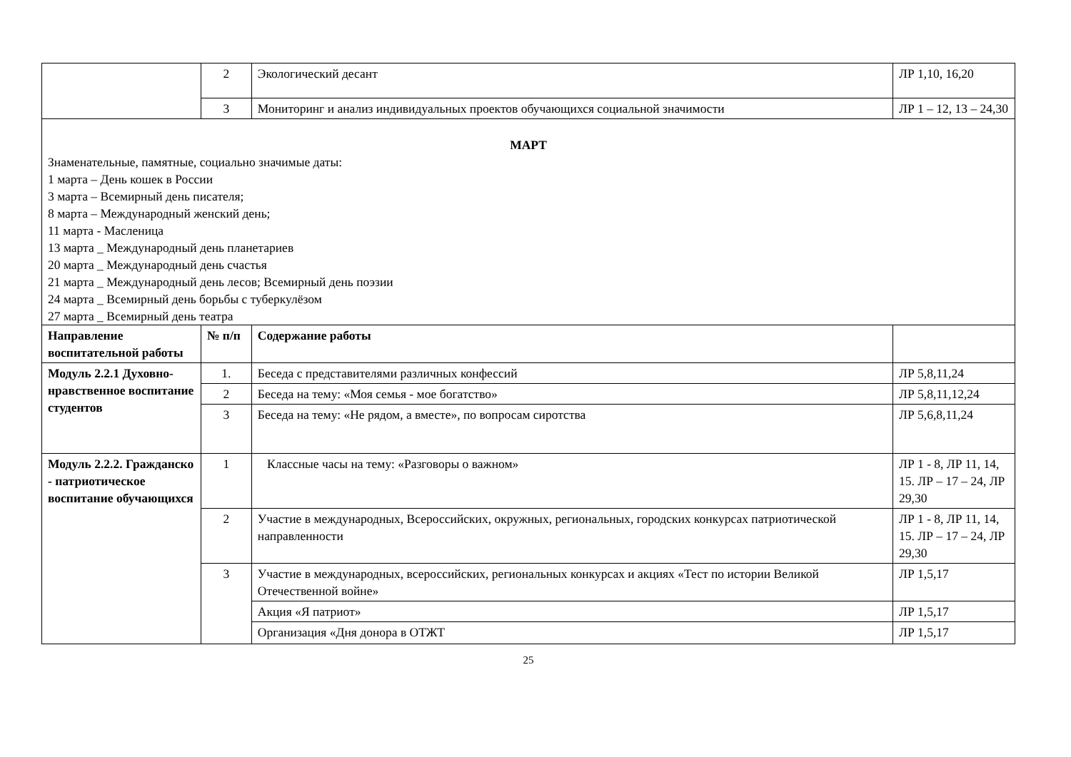| | 2 | Экологический десант | ЛР 1,10, 16,20 |
| | 3 | Мониторинг и анализ индивидуальных проектов обучающихся социальной значимости | ЛР 1 – 12, 13 – 24,30 |
| МАРТ Знаменательные, памятные, социально значимые даты: 1 марта – День кошек в России 3 марта – Всемирный день писателя; 8 марта – Международный женский день; 11 марта - Масленица 13 марта _ Международный день планетариев 20 марта _ Международный день счастья 21 марта _ Международный день лесов; Всемирный день поэзии 24 марта _ Всемирный день борьбы с туберкулёзом 27 марта _ Всемирный день театра | | | |
| Направление воспитательной работы | № п/п | Содержание работы | |
| Модуль 2.2.1 Духовно-нравственное воспитание студентов | 1. | Беседа с представителями различных конфессий | ЛР 5,8,11,24 |
| | 2 | Беседа на тему: «Моя семья - мое богатство» | ЛР 5,8,11,12,24 |
| | 3 | Беседа на тему: «Не рядом, а вместе», по вопросам сиротства | ЛР 5,6,8,11,24 |
| Модуль 2.2.2. Гражданско - патриотическое воспитание обучающихся | 1 | Классные часы на тему: «Разговоры о важном» | ЛР 1 - 8, ЛР 11, 14, 15. ЛР – 17 – 24, ЛР 29,30 |
| | 2 | Участие в международных, Всероссийских, окружных, региональных, городских конкурсах патриотической направленности | ЛР 1 - 8, ЛР 11, 14, 15. ЛР – 17 – 24, ЛР 29,30 |
| | 3 | Участие в международных, всероссийских, региональных конкурсах и акциях «Тест по истории Великой Отечественной войне» | ЛР 1,5,17 |
| | | Акция «Я патриот» | ЛР 1,5,17 |
| | | Организация «Дня донора в ОТЖТ | ЛР 1,5,17 |
25